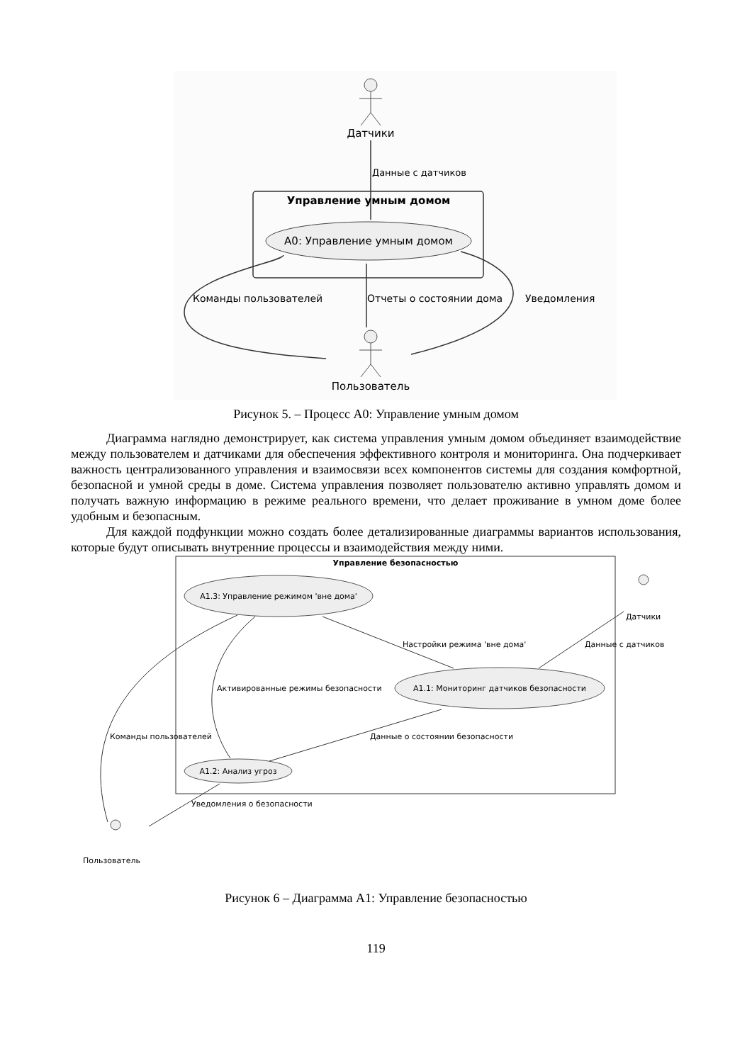Датчики
Данные с датчиков
Управление умным домом
A0: Управление умным домом
Команды пользователей
Отчеты о состоянии дома
Уведомления
Пользователь
Рисунок 5. – Процесс А0: Управление умным домом
Диаграмма наглядно демонстрирует, как система управления умным домом объединяет взаимодействие между пользователем и датчиками для обеспечения эффективного контроля и мониторинга. Она подчеркивает важность централизованного управления и взаимосвязи всех компонентов системы для создания комфортной, безопасной и умной среды в доме. Система управления позволяет пользователю активно управлять домом и получать важную информацию в режиме реального времени, что делает проживание в умном доме более удобным и безопасным.
Для каждой подфункции можно создать более детализированные диаграммы вариантов использования, которые будут описывать внутренние процессы и взаимодействия между ними.
Управление безопасностью
A1.3: Управление режимом 'вне дома'
A1.1: Мониторинг датчиков безопасности
A1.2: Анализ угроз
Датчики
Данные с датчиков
Настройки режима 'вне дома'
Активированные режимы безопасности
Команды пользователей
Данные о состоянии безопасности
Уведомления о безопасности
Пользователь
Рисунок 6 – Диаграмма А1: Управление безопасностью
119